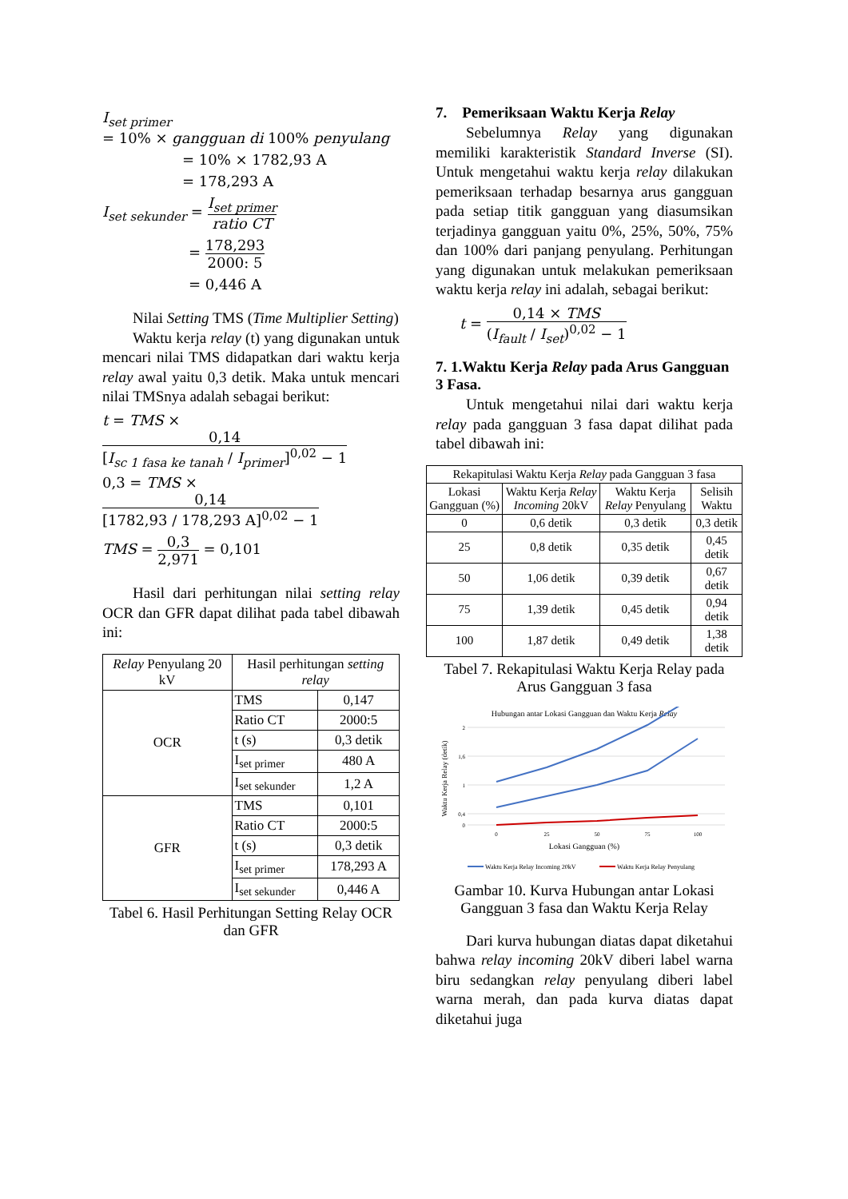I<sub>set primer</sub>
= 10% × gangguan di 100% penyulang
= 10% × 1782,93 A
= 178,293 A
I<sub>set sekunder</sub> = I<sub>set primer</sub> ratio CT
= 178,293 2000: 5
= 0,446 A
Nilai Setting TMS (Time Multiplier Setting)
Waktu kerja relay (t) yang digunakan untuk mencari nilai TMS didapatkan dari waktu kerja relay awal yaitu 0,3 detik. Maka untuk mencari nilai TMSnya adalah sebagai berikut:
t = TMS × 0,14 [I<sub>sc 1 fasa ke tanah</sub> / I<sub>primer</sub>]<sup>0,02</sup> − 1
0,3 = TMS × 0,14 [1782,93 / 178,293 A]<sup>0,02</sup> − 1
TMS = 0,3 2,971 = 0,101
Hasil dari perhitungan nilai setting relay OCR dan GFR dapat dilihat pada tabel dibawah ini:
| Relay Penyulang 20 kV | Hasil perhitungan setting relay | |
| OCR | TMS | 0,147 |
| | Ratio CT | 2000:5 |
| | t (s) | 0,3 detik |
| | I<sub>set primer</sub> | 480 A |
| | I<sub>set sekunder</sub> | 1,2 A |
| GFR | TMS | 0,101 |
| | Ratio CT | 2000:5 |
| | t (s) | 0,3 detik |
| | I<sub>set primer</sub> | 178,293 A |
| | I<sub>set sekunder</sub> | 0,446 A |
Tabel 6. Hasil Perhitungan Setting Relay OCR dan GFR
7. Pemeriksaan Waktu Kerja Relay
Sebelumnya Relay yang digunakan memiliki karakteristik Standard Inverse (SI). Untuk mengetahui waktu kerja relay dilakukan pemeriksaan terhadap besarnya arus gangguan pada setiap titik gangguan yang diasumsikan terjadinya gangguan yaitu 0%, 25%, 50%, 75% dan 100% dari panjang penyulang. Perhitungan yang digunakan untuk melakukan pemeriksaan waktu kerja relay ini adalah, sebagai berikut:
t = 0,14 × TMS (I<sub>fault</sub> / I<sub>set</sub>)<sup>0,02</sup> − 1
7. 1.Waktu Kerja Relay pada Arus Gangguan 3 Fasa.
Untuk mengetahui nilai dari waktu kerja relay pada gangguan 3 fasa dapat dilihat pada tabel dibawah ini:
| Rekapitulasi Waktu Kerja Relay pada Gangguan 3 fasa | | | |
| Lokasi Gangguan (%) | Waktu Kerja Relay Incoming 20kV | Waktu Kerja Relay Penyulang | Selisih Waktu |
| 0 | 0,6 detik | 0,3 detik | 0,3 detik |
| 25 | 0,8 detik | 0,35 detik | 0,45 detik |
| 50 | 1,06 detik | 0,39 detik | 0,67 detik |
| 75 | 1,39 detik | 0,45 detik | 0,94 detik |
| 100 | 1,87 detik | 0,49 detik | 1,38 detik |
Tabel 7. Rekapitulasi Waktu Kerja Relay pada Arus Gangguan 3 fasa
Hubungan antar Lokasi Gangguan dan Waktu Kerja Relay
2
1,6
1
0,4
0
0
25
50
75
100
Lokasi Gangguan (%)
Waktu Kerja Relay (detik)
Waktu Kerja Relay Incoming 20kV
Waktu Kerja Relay Penyulang
Gambar 10. Kurva Hubungan antar Lokasi Gangguan 3 fasa dan Waktu Kerja Relay
Dari kurva hubungan diatas dapat diketahui bahwa relay incoming 20kV diberi label warna biru sedangkan relay penyulang diberi label warna merah, dan pada kurva diatas dapat diketahui juga